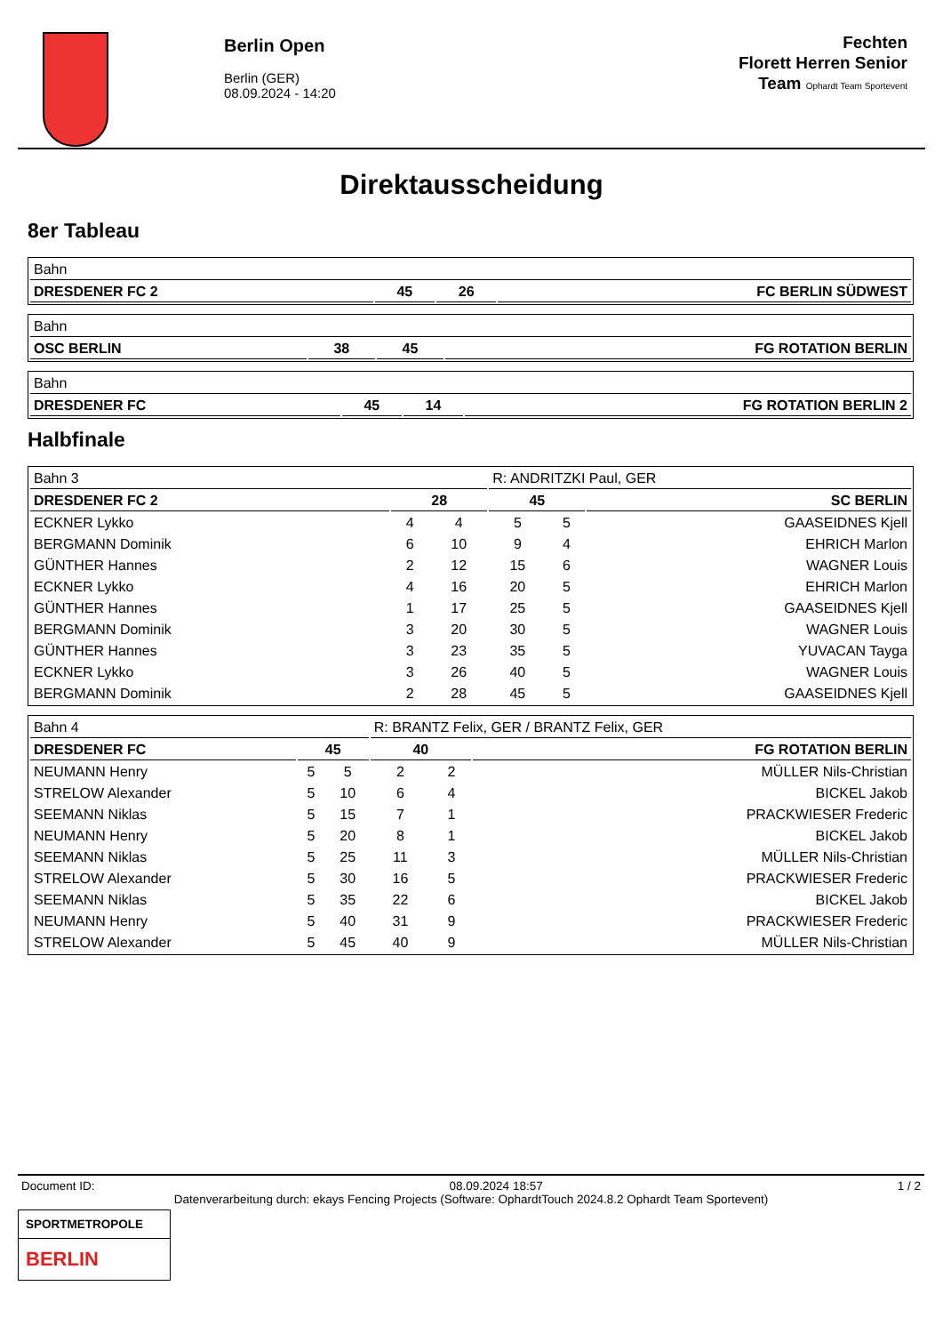Berlin Open
Berlin (GER)
08.09.2024 - 14:20
Fechten
Florett Herren Senior
Team Ophardt Team Sportevent
Direktausscheidung
8er Tableau
| Bahn | | | |
| DRESDENER FC 2 | 45 | 26 | FC BERLIN SÜDWEST |
| Bahn | | | |
| OSC BERLIN | 38 | 45 | FG ROTATION BERLIN |
| Bahn | | | |
| DRESDENER FC | 45 | 14 | FG ROTATION BERLIN 2 |
Halbfinale
| Bahn 3 | | | R: ANDRITZKI Paul, GER | | |
| DRESDENER FC 2 | 28 | | 45 | | SC BERLIN |
| ECKNER Lykko | 4 | 4 | 5 | 5 | GAASEIDNES Kjell |
| BERGMANN Dominik | 6 | 10 | 9 | 4 | EHRICH Marlon |
| GÜNTHER Hannes | 2 | 12 | 15 | 6 | WAGNER Louis |
| ECKNER Lykko | 4 | 16 | 20 | 5 | EHRICH Marlon |
| GÜNTHER Hannes | 1 | 17 | 25 | 5 | GAASEIDNES Kjell |
| BERGMANN Dominik | 3 | 20 | 30 | 5 | WAGNER Louis |
| GÜNTHER Hannes | 3 | 23 | 35 | 5 | YUVACAN Tayga |
| ECKNER Lykko | 3 | 26 | 40 | 5 | WAGNER Louis |
| BERGMANN Dominik | 2 | 28 | 45 | 5 | GAASEIDNES Kjell |
| Bahn 4 | | | R: BRANTZ Felix, GER / BRANTZ Felix, GER | | |
| DRESDENER FC | 45 | | 40 | | FG ROTATION BERLIN |
| NEUMANN Henry | 5 | 5 | 2 | 2 | MÜLLER Nils-Christian |
| STRELOW Alexander | 5 | 10 | 6 | 4 | BICKEL Jakob |
| SEEMANN Niklas | 5 | 15 | 7 | 1 | PRACKWIESER Frederic |
| NEUMANN Henry | 5 | 20 | 8 | 1 | BICKEL Jakob |
| SEEMANN Niklas | 5 | 25 | 11 | 3 | MÜLLER Nils-Christian |
| STRELOW Alexander | 5 | 30 | 16 | 5 | PRACKWIESER Frederic |
| SEEMANN Niklas | 5 | 35 | 22 | 6 | BICKEL Jakob |
| NEUMANN Henry | 5 | 40 | 31 | 9 | PRACKWIESER Frederic |
| STRELOW Alexander | 5 | 45 | 40 | 9 | MÜLLER Nils-Christian |
Document ID: 08.09.2024 18:57 1 / 2
Datenverarbeitung durch: ekays Fencing Projects (Software: OphardtTouch 2024.8.2 Ophardt Team Sportevent)
SPORTMETROPOLE
BERLIN